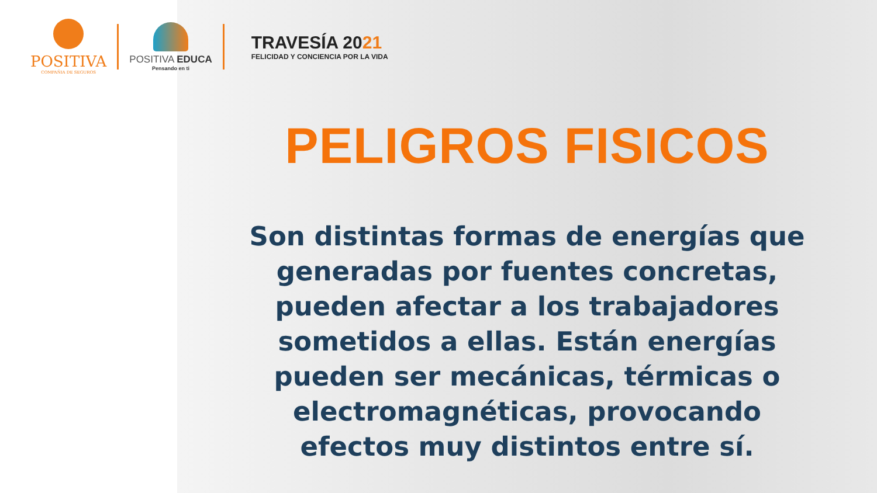POSITIVA
COMPAÑIA DE SEGUROS
POSITIVA EDUCA
Pensando en ti
TRAVESÍA 2021
FELICIDAD Y CONCIENCIA POR LA VIDA
PELIGROS FISICOS
Son distintas formas de energías que generadas por fuentes concretas, pueden afectar a los trabajadores sometidos a ellas. Están energías pueden ser mecánicas, térmicas o electromagnéticas, provocando efectos muy distintos entre sí.